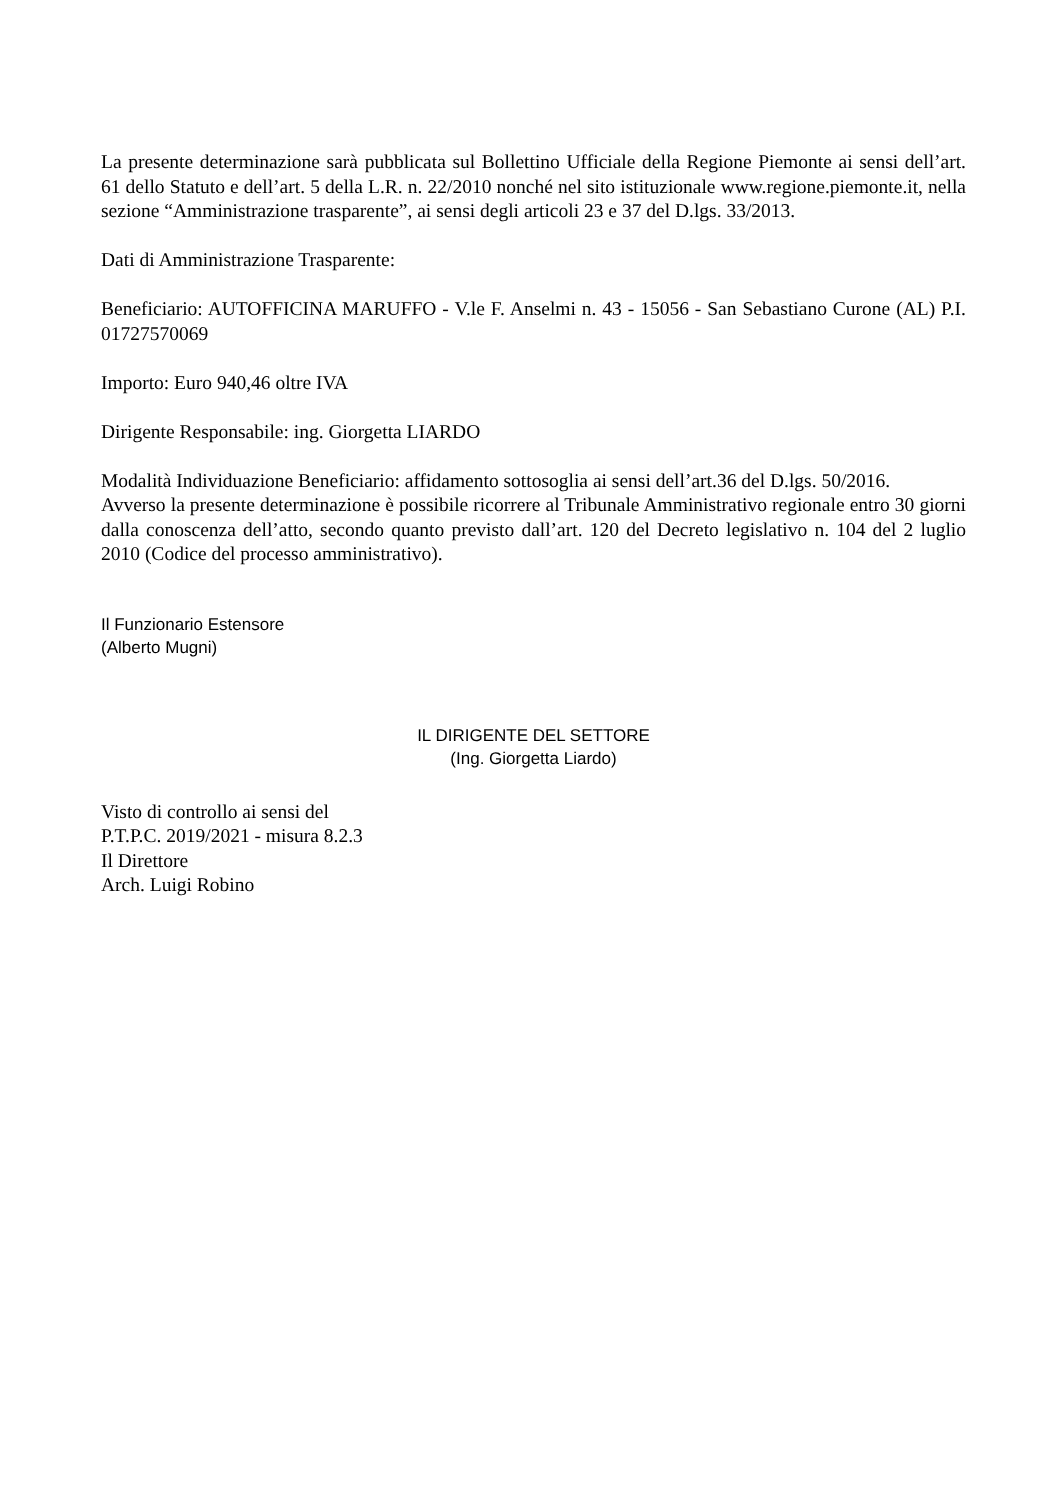La presente determinazione sarà pubblicata sul Bollettino Ufficiale della Regione Piemonte ai sensi dell’art. 61 dello Statuto e dell’art. 5 della L.R. n. 22/2010 nonché nel sito istituzionale www.regione.piemonte.it, nella sezione “Amministrazione trasparente”, ai sensi degli articoli 23 e 37 del D.lgs. 33/2013.
Dati di Amministrazione Trasparente:
Beneficiario: AUTOFFICINA MARUFFO - V.le F. Anselmi n. 43 - 15056 - San Sebastiano Curone (AL) P.I. 01727570069
Importo: Euro 940,46 oltre IVA
Dirigente Responsabile: ing. Giorgetta LIARDO
Modalità Individuazione Beneficiario: affidamento sottosoglia ai sensi dell’art.36 del D.lgs. 50/2016.
Avverso la presente determinazione è possibile ricorrere al Tribunale Amministrativo regionale entro 30 giorni dalla conoscenza dell’atto, secondo quanto previsto dall’art. 120 del Decreto legislativo n. 104 del 2 luglio 2010 (Codice del processo amministrativo).
Il Funzionario Estensore
(Alberto Mugni)
IL DIRIGENTE DEL SETTORE
(Ing. Giorgetta Liardo)
Visto di controllo ai sensi del
P.T.P.C. 2019/2021 - misura 8.2.3
Il Direttore
Arch. Luigi Robino